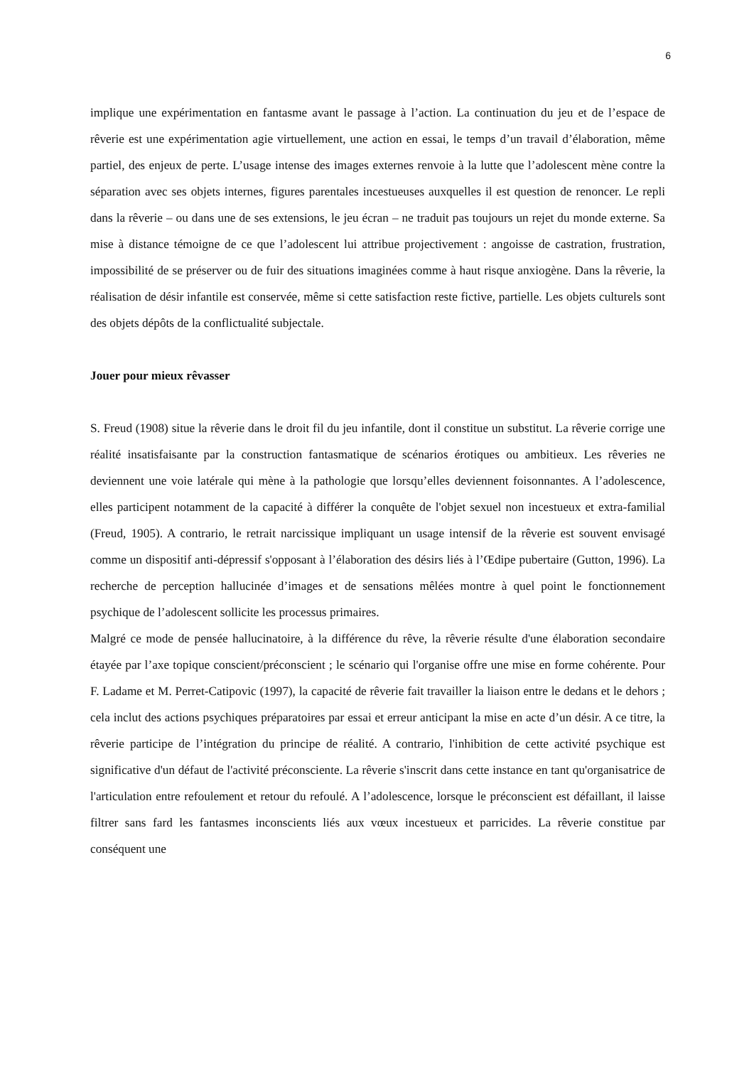6
implique une expérimentation en fantasme avant le passage à l’action. La continuation du jeu et de l’espace de rêverie est une expérimentation agie virtuellement, une action en essai, le temps d’un travail d’élaboration, même partiel, des enjeux de perte. L’usage intense des images externes renvoie à la lutte que l’adolescent mène contre la séparation avec ses objets internes, figures parentales incestueuses auxquelles il est question de renoncer. Le repli dans la rêverie – ou dans une de ses extensions, le jeu écran – ne traduit pas toujours un rejet du monde externe. Sa mise à distance témoigne de ce que l’adolescent lui attribue projectivement : angoisse de castration, frustration, impossibilité de se préserver ou de fuir des situations imaginées comme à haut risque anxiogène. Dans la rêverie, la réalisation de désir infantile est conservée, même si cette satisfaction reste fictive, partielle. Les objets culturels sont des objets dépôts de la conflictualité subjectale.
Jouer pour mieux rêvasser
S. Freud (1908) situe la rêverie dans le droit fil du jeu infantile, dont il constitue un substitut. La rêverie corrige une réalité insatisfaisante par la construction fantasmatique de scénarios érotiques ou ambitieux. Les rêveries ne deviennent une voie latérale qui mène à la pathologie que lorsqu’elles deviennent foisonnantes. A l’adolescence, elles participent notamment de la capacité à différer la conquête de l'objet sexuel non incestueux et extra-familial (Freud, 1905). A contrario, le retrait narcissique impliquant un usage intensif de la rêverie est souvent envisagé comme un dispositif anti-dépressif s'opposant à l’élaboration des désirs liés à l’Œdipe pubertaire (Gutton, 1996). La recherche de perception hallucinée d’images et de sensations mêlées montre à quel point le fonctionnement psychique de l’adolescent sollicite les processus primaires.
Malgré ce mode de pensée hallucinatoire, à la différence du rêve, la rêverie résulte d'une élaboration secondaire étayée par l’axe topique conscient/préconscient ; le scénario qui l'organise offre une mise en forme cohérente. Pour F. Ladame et M. Perret-Catipovic (1997), la capacité de rêverie fait travailler la liaison entre le dedans et le dehors ; cela inclut des actions psychiques préparatoires par essai et erreur anticipant la mise en acte d’un désir. A ce titre, la rêverie participe de l’intégration du principe de réalité. A contrario, l'inhibition de cette activité psychique est significative d'un défaut de l'activité préconsciente. La rêverie s'inscrit dans cette instance en tant qu'organisatrice de l'articulation entre refoulement et retour du refoulé. A l’adolescence, lorsque le préconscient est défaillant, il laisse filtrer sans fard les fantasmes inconscients liés aux vœux incestueux et parricides. La rêverie constitue par conséquent une